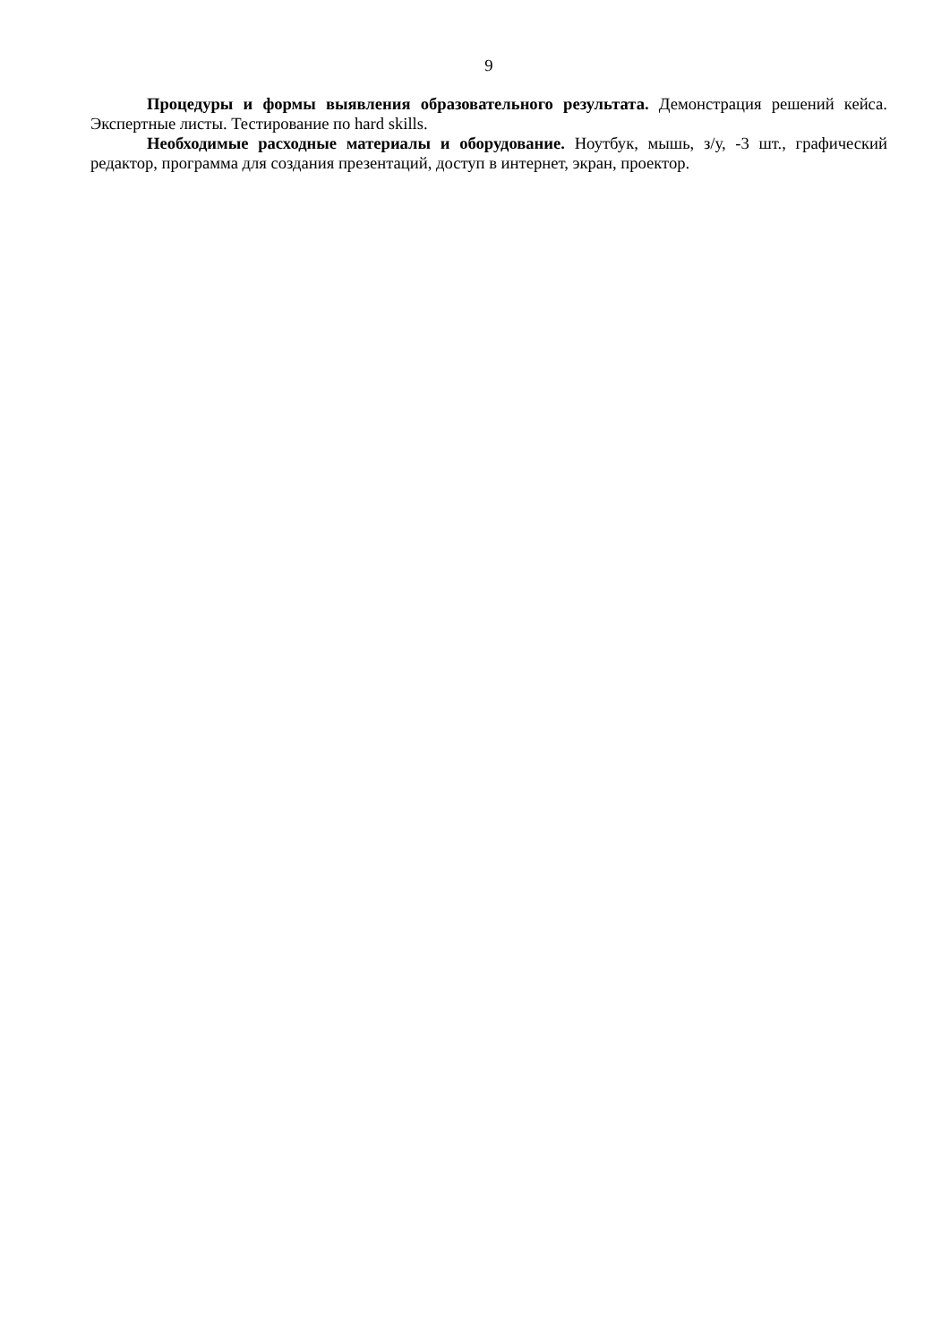9
Процедуры и формы выявления образовательного результата. Демонстрация решений кейса. Экспертные листы. Тестирование по hard skills.
Необходимые расходные материалы и оборудование. Ноутбук, мышь, з/у, -3 шт., графический редактор, программа для создания презентаций, доступ в интернет, экран, проектор.